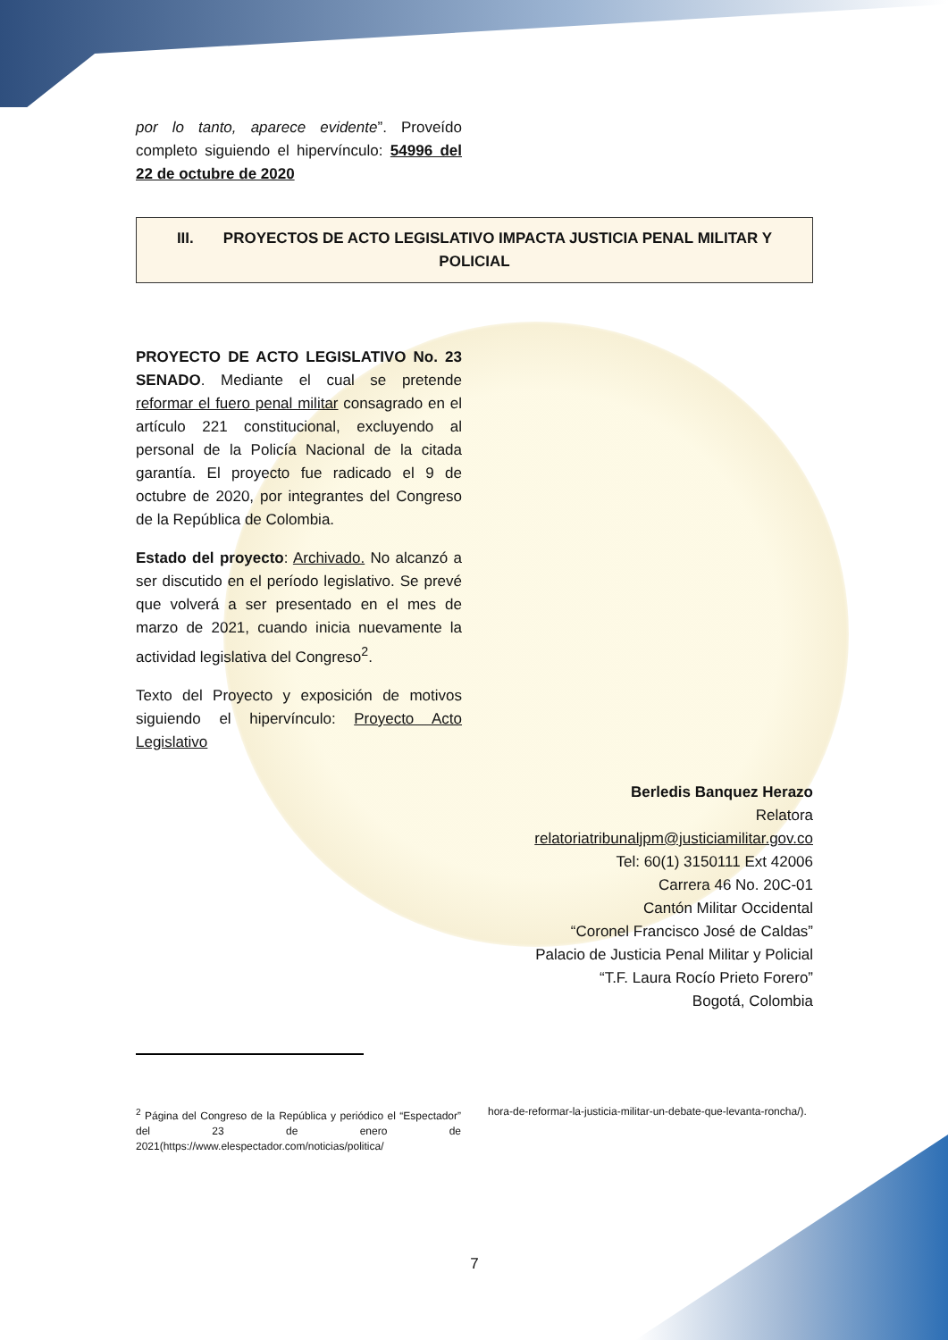por lo tanto, aparece evidente”. Proveído completo siguiendo el hipervínculo: 54996 del 22 de octubre de 2020
III. PROYECTOS DE ACTO LEGISLATIVO IMPACTA JUSTICIA PENAL MILITAR Y POLICIAL
PROYECTO DE ACTO LEGISLATIVO No. 23 SENADO. Mediante el cual se pretende reformar el fuero penal militar consagrado en el artículo 221 constitucional, excluyendo al personal de la Policía Nacional de la citada garantía. El proyecto fue radicado el 9 de octubre de 2020, por integrantes del Congreso de la República de Colombia.
Estado del proyecto: Archivado. No alcanzó a ser discutido en el período legislativo. Se prevé que volverá a ser presentado en el mes de marzo de 2021, cuando inicia nuevamente la actividad legislativa del Congreso<sup>2</sup>.
Texto del Proyecto y exposición de motivos siguiendo el hipervínculo: Proyecto Acto Legislativo
Berledis Banquez Herazo
Relatora
relatoriatribunaljpm@justiciamilitar.gov.co
Tel: 60(1) 3150111 Ext 42006
Carrera 46 No. 20C-01
Cantón Militar Occidental
“Coronel Francisco José de Caldas”
Palacio de Justicia Penal Militar y Policial
“T.F. Laura Rocío Prieto Forero”
Bogotá, Colombia
<sup>2</sup> Página del Congreso de la República y periódico el “Espectador” del 23 de enero de 2021(https://www.elespectador.com/noticias/politica/
hora-de-reformar-la-justicia-militar-un-debate-que-levanta-roncha/).
7